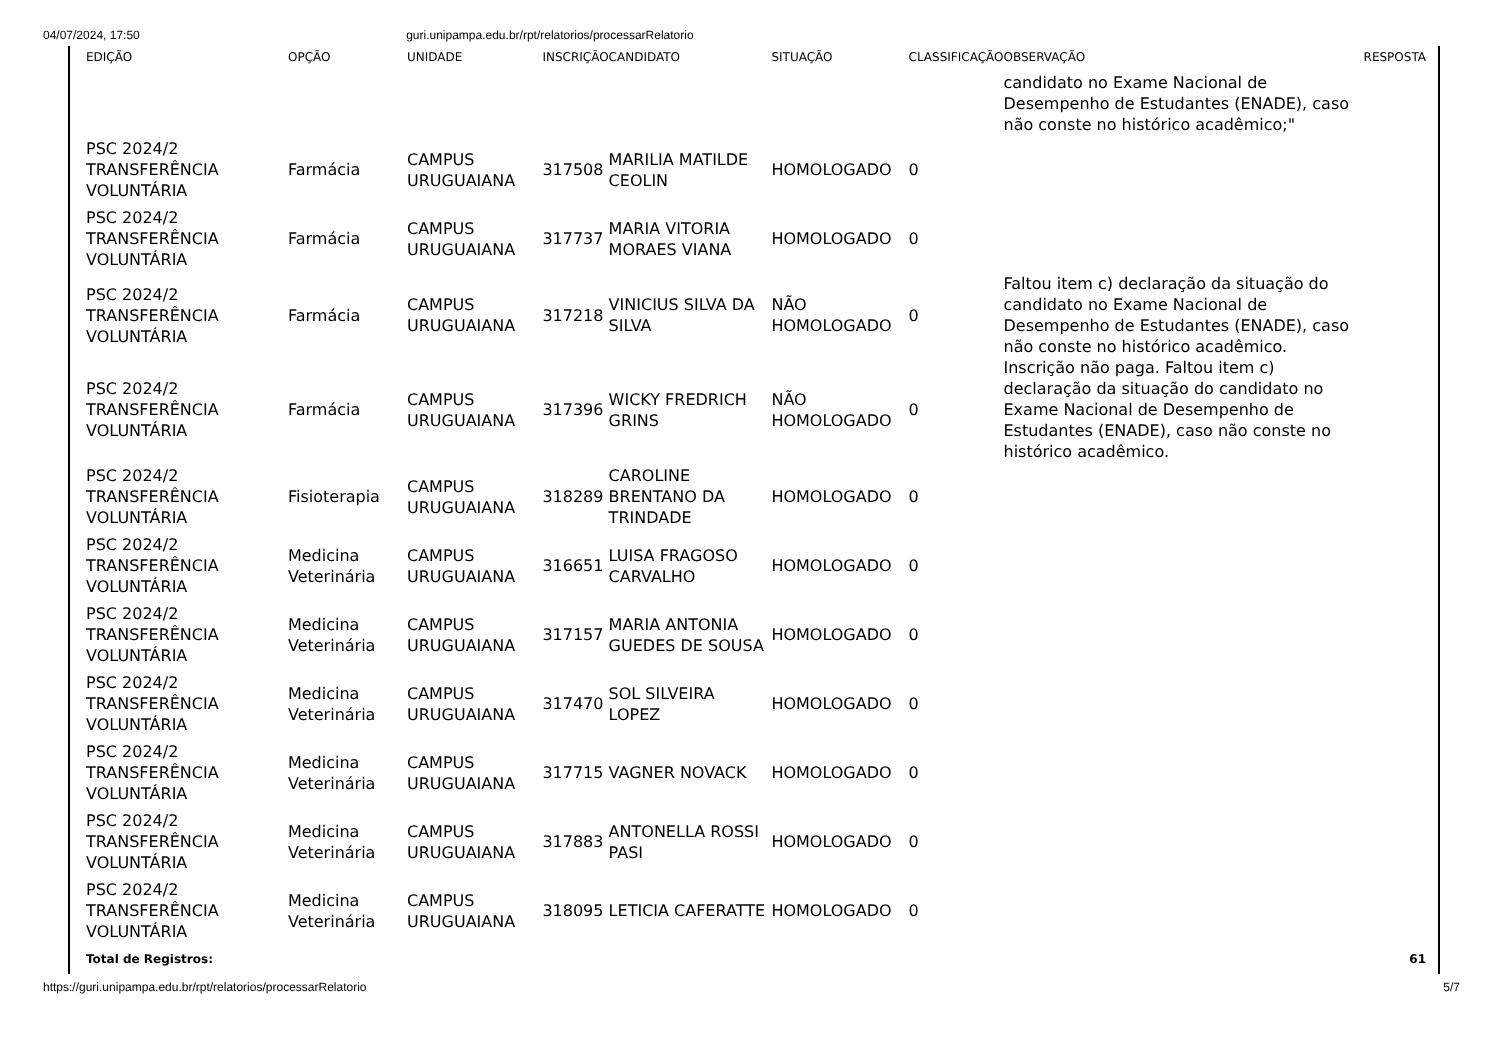04/07/2024, 17:50 guri.unipampa.edu.br/rpt/relatorios/processarRelatorio
| EDIÇÃO | OPÇÃO | UNIDADE | INSCRIÇÃO | CANDIDATO | SITUAÇÃO | CLASSIFICAÇÃO | OBSERVAÇÃO | RESPOSTA |
| --- | --- | --- | --- | --- | --- | --- | --- | --- |
| | | | | | | | candidato no Exame Nacional de Desempenho de Estudantes (ENADE), caso não conste no histórico acadêmico;" | |
| PSC 2024/2 TRANSFERÊNCIA VOLUNTÁRIA | Farmácia | CAMPUS URUGUAIANA | 317508 | MARILIA MATILDE CEOLIN | HOMOLOGADO | 0 | | |
| PSC 2024/2 TRANSFERÊNCIA VOLUNTÁRIA | Farmácia | CAMPUS URUGUAIANA | 317737 | MARIA VITORIA MORAES VIANA | HOMOLOGADO | 0 | | |
| PSC 2024/2 TRANSFERÊNCIA VOLUNTÁRIA | Farmácia | CAMPUS URUGUAIANA | 317218 | VINICIUS SILVA DA SILVA | NÃO HOMOLOGADO | 0 | Faltou item c) declaração da situação do candidato no Exame Nacional de Desempenho de Estudantes (ENADE), caso não conste no histórico acadêmico. | |
| PSC 2024/2 TRANSFERÊNCIA VOLUNTÁRIA | Farmácia | CAMPUS URUGUAIANA | 317396 | WICKY FREDRICH GRINS | NÃO HOMOLOGADO | 0 | Inscrição não paga. Faltou item c) declaração da situação do candidato no Exame Nacional de Desempenho de Estudantes (ENADE), caso não conste no histórico acadêmico. | |
| PSC 2024/2 TRANSFERÊNCIA VOLUNTÁRIA | Fisioterapia | CAMPUS URUGUAIANA | 318289 | CAROLINE BRENTANO DA TRINDADE | HOMOLOGADO | 0 | | |
| PSC 2024/2 TRANSFERÊNCIA VOLUNTÁRIA | Medicina Veterinária | CAMPUS URUGUAIANA | 316651 | LUISA FRAGOSO CARVALHO | HOMOLOGADO | 0 | | |
| PSC 2024/2 TRANSFERÊNCIA VOLUNTÁRIA | Medicina Veterinária | CAMPUS URUGUAIANA | 317157 | MARIA ANTONIA GUEDES DE SOUSA | HOMOLOGADO | 0 | | |
| PSC 2024/2 TRANSFERÊNCIA VOLUNTÁRIA | Medicina Veterinária | CAMPUS URUGUAIANA | 317470 | SOL SILVEIRA LOPEZ | HOMOLOGADO | 0 | | |
| PSC 2024/2 TRANSFERÊNCIA VOLUNTÁRIA | Medicina Veterinária | CAMPUS URUGUAIANA | 317715 | VAGNER NOVACK | HOMOLOGADO | 0 | | |
| PSC 2024/2 TRANSFERÊNCIA VOLUNTÁRIA | Medicina Veterinária | CAMPUS URUGUAIANA | 317883 | ANTONELLA ROSSI PASI | HOMOLOGADO | 0 | | |
| PSC 2024/2 TRANSFERÊNCIA VOLUNTÁRIA | Medicina Veterinária | CAMPUS URUGUAIANA | 318095 | LETICIA CAFERATTE | HOMOLOGADO | 0 | | |
| Total de Registros: | | | | | | | | 61 |
https://guri.unipampa.edu.br/rpt/relatorios/processarRelatorio 5/7